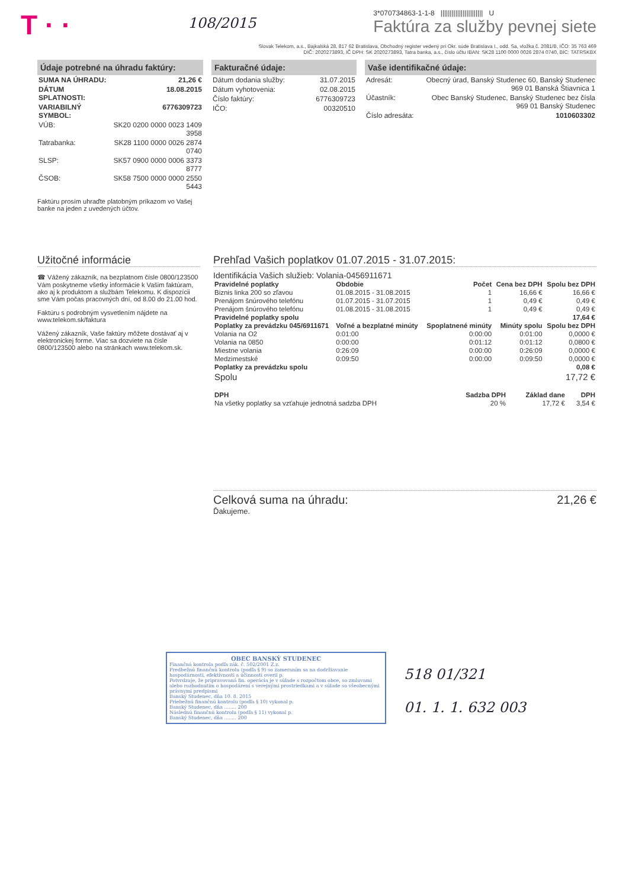T · ·
108/2015
3*070734863-1-1-8 ||||||||||||||||||||||| U
Faktúra za služby pevnej siete
Slovak Telekom, a.s., Bajkalská 28, 817 62 Bratislava, Obchodný register vedený pri Okr. súde Bratislava I., odd. Sa, vložka č. 2081/B, IČO: 35 763 469
DIČ: 2020273893, IČ DPH: SK 2020273893, Tatra banka, a.s., číslo účtu IBAN: SK28 1100 0000 0026 2874 0740, BIC: TATRSKBX
Údaje potrebné na úhradu faktúry:
| SUMA NA ÚHRADU: | 21,26 € |
| DÁTUM SPLATNOSTI: | 18.08.2015 |
| VARIABILNÝ SYMBOL: | 6776309723 |
| VÚB: | SK20 0200 0000 0023 1409 3958 |
| Tatrabanka: | SK28 1100 0000 0026 2874 0740 |
| SLSP: | SK57 0900 0000 0006 3373 8777 |
| ČSOB: | SK58 7500 0000 0000 2550 5443 |
Faktúru prosím uhraďte platobným príkazom vo Vašej banke na jeden z uvedených účtov.
Fakturačné údaje:
| Dátum dodania služby: | 31.07.2015 |
| Dátum vyhotovenia: | 02.08.2015 |
| Číslo faktúry: | 6776309723 |
| IČO: | 00320510 |
Vaše identifikačné údaje:
| Adresát: | Obecný úrad, Banský Studenec 60, Banský Studenec 969 01 Banská Štiavnica 1 |
| Účastník: | Obec Banský Studenec, Banský Studenec bez čísla 969 01 Banský Studenec |
| Číslo adresáta: | 1010603302 |
Užitočné informácie
☎ Vážený zákazník, na bezplatnom čísle 0800/123500 Vám poskytneme všetky informácie k Vašim faktúram, ako aj k produktom a službám Telekomu. K dispozícii sme Vám počas pracovných dní, od 8.00 do 21.00 hod.
Faktúru s podrobným vysvetlením nájdete na www.telekom.sk/faktura
Vážený zákazník, Vaše faktúry môžete dostávať aj v elektronickej forme. Viac sa dozviete na čísle 0800/123500 alebo na stránkach www.telekom.sk.
Prehľad Vašich poplatkov 01.07.2015 - 31.07.2015:
Identifikácia Vašich služieb: Volania-0456911671
| Pravidelné poplatky | Obdobie | Počet | Cena bez DPH | Spolu bez DPH |
| --- | --- | --- | --- | --- |
| Biznis linka 200 so zľavou | 01.08.2015 - 31.08.2015 | 1 | 16,66 € | 16,66 € |
| Prenájom šnúrového telefónu | 01.07.2015 - 31.07.2015 | 1 | 0,49 € | 0,49 € |
| Prenájom šnúrového telefónu | 01.08.2015 - 31.08.2015 | 1 | 0,49 € | 0,49 € |
| Pravidelné poplatky spolu | | | | 17,64 € |
| Poplatky za prevádzku 045/6911671 | Voľné a bezplatné minúty | Spoplatnené minúty | Minúty spolu | Spolu bez DPH |
| Volania na O2 | 0:01:00 | 0:00:00 | 0:01:00 | 0,0000 € |
| Volania na 0850 | 0:00:00 | 0:01:12 | 0:01:12 | 0,0800 € |
| Miestne volania | 0:26:09 | 0:00:00 | 0:26:09 | 0,0000 € |
| Medzimestské | 0:09:50 | 0:00:00 | 0:09:50 | 0,0000 € |
| Poplatky za prevádzku spolu | | | | 0,08 € |
| Spolu | | | | 17,72 € |
| DPH | Sadzba DPH | Základ dane | DPH |
| --- | --- | --- | --- |
| Na všetky poplatky sa vzťahuje jednotná sadzba DPH | 20 % | 17,72 € | 3,54 € |
Celková suma na úhradu: 21,26 €
Ďakujeme.
OBEC BANSKÝ STUDENEC
Finančná kontrola podľa zák. č. 502/2001 Z.z.
Predbežnú finančnú kontrolu (podľa § 9) so zameraním sa na dodržiavanie hospodárnosti, efektívnosti a účinnosti overil p.
Potvrdzuje, že pripravovaná fin. operácia je v súlade s rozpočtom obce, so zmluvami alebo rozhodnutím o hospodárení s verejnými prostriedkami a v súlade so všeobecnými právnymi predpismi
Banský Studenec, dňa 10. 8. 2015
Priebežnú finančnú kontrolu (podľa § 10) vykonal p.
Banský Studenec, dňa ........ 200
Následnú finančnú kontrolu (podľa § 11) vykonal p.
Banský Studenec, dňa ........ 200
518 01/321
01. 1. 1. 632 003